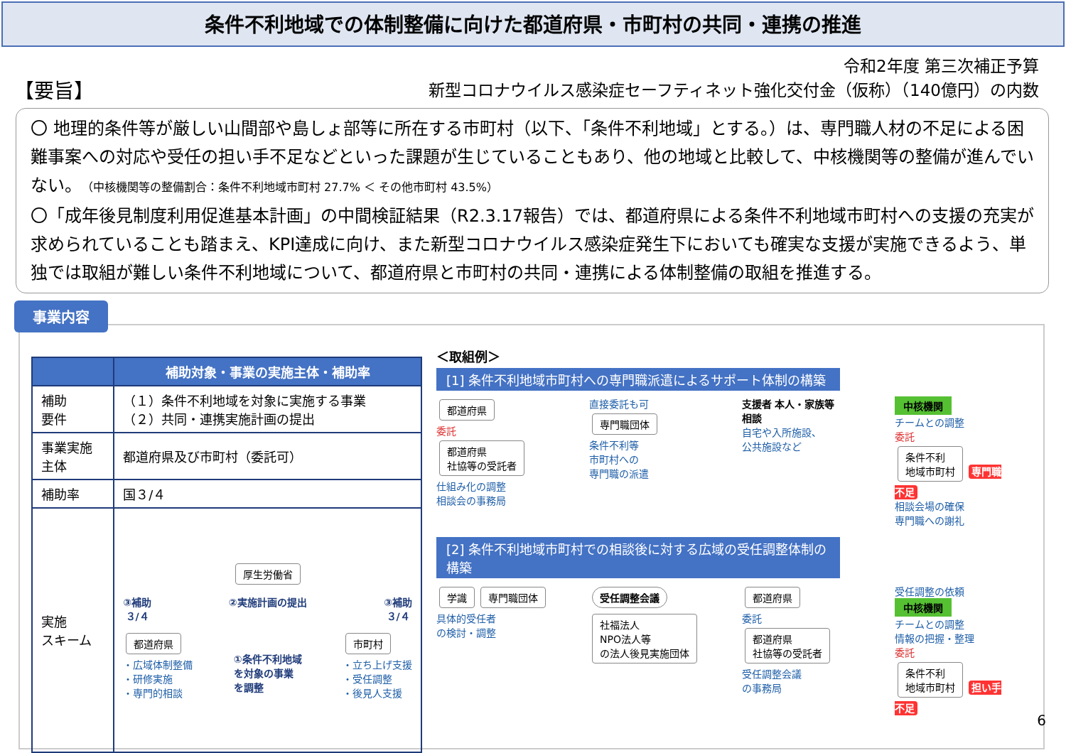条件不利地域での体制整備に向けた都道府県・市町村の共同・連携の推進
令和2年度 第三次補正予算
新型コロナウイルス感染症セーフティネット強化交付金（仮称）（140億円）の内数
【要旨】
〇 地理的条件等が厳しい山間部や島しょ部等に所在する市町村（以下、「条件不利地域」とする。）は、専門職人材の不足による困難事案への対応や受任の担い手不足などといった課題が生じていることもあり、他の地域と比較して、中核機関等の整備が進んでいない。（中核機関等の整備割合：条件不利地域市町村 27.7% ＜ その他市町村 43.5%）
〇「成年後見制度利用促進基本計画」の中間検証結果（R2.3.17報告）では、都道府県による条件不利地域市町村への支援の充実が求められていることも踏まえ、KPI達成に向け、また新型コロナウイルス感染症発生下においても確実な支援が実施できるよう、単独では取組が難しい条件不利地域について、都道府県と市町村の共同・連携による体制整備の取組を推進する。
事業内容
| | 補助対象・事業の実施主体・補助率 |
| --- | --- |
| 補助 要件 | （１）条件不利地域を対象に実施する事業 （２）共同・連携実施計画の提出 |
| 事業実施 主体 | 都道府県及び市町村（委託可） |
| 補助率 | 国３/４ |
| 実施 スキーム | 厚生労働省 ③補助 ３/４ ②実施計画の提出 ③補助 ３/４ 都道府県 ・広域体制整備 ・研修実施 ・専門的相談 ①条件不利地域 を対象の事業 を調整 市町村 ・立ち上げ支援 ・受任調整 ・後見人支援 |
＜取組例＞
[1] 条件不利地域市町村への専門職派遣によるサポート体制の構築
都道府県
委託
都道府県
社協等の受託者
仕組み化の調整
相談会の事務局
直接委託も可
専門職団体
条件不利等
市町村への
専門職の派遣
支援者 本人・家族等
相談
自宅や入所施設、
公共施設など
中核機関
チームとの調整
委託
条件不利
地域市町村 専門職
不足
相談会場の確保
専門職への謝礼
[2] 条件不利地域市町村での相談後に対する広域の受任調整体制の構築
学識 専門職団体
具体的受任者
の検討・調整
受任調整会議 社福法人
NPO法人等
の法人後見実施団体
都道府県
委託
都道府県
社協等の受託者
受任調整会議
の事務局
受任調整の依頼
中核機関
チームとの調整
情報の把握・整理
委託
条件不利
地域市町村 担い手
不足
6